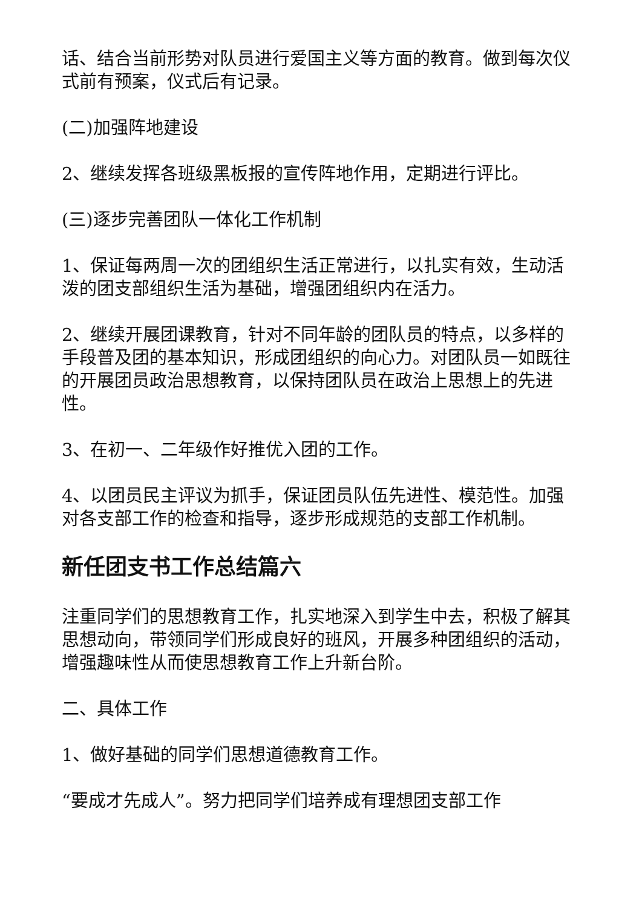话、结合当前形势对队员进行爱国主义等方面的教育。做到每次仪式前有预案，仪式后有记录。
(二)加强阵地建设
2、继续发挥各班级黑板报的宣传阵地作用，定期进行评比。
(三)逐步完善团队一体化工作机制
1、保证每两周一次的团组织生活正常进行，以扎实有效，生动活泼的团支部组织生活为基础，增强团组织内在活力。
2、继续开展团课教育，针对不同年龄的团队员的特点，以多样的手段普及团的基本知识，形成团组织的向心力。对团队员一如既往的开展团员政治思想教育，以保持团队员在政治上思想上的先进性。
3、在初一、二年级作好推优入团的工作。
4、以团员民主评议为抓手，保证团员队伍先进性、模范性。加强对各支部工作的检查和指导，逐步形成规范的支部工作机制。
新任团支书工作总结篇六
注重同学们的思想教育工作，扎实地深入到学生中去，积极了解其思想动向，带领同学们形成良好的班风，开展多种团组织的活动，增强趣味性从而使思想教育工作上升新台阶。
二、具体工作
1、做好基础的同学们思想道德教育工作。
“要成才先成人”。努力把同学们培养成有理想团支部工作